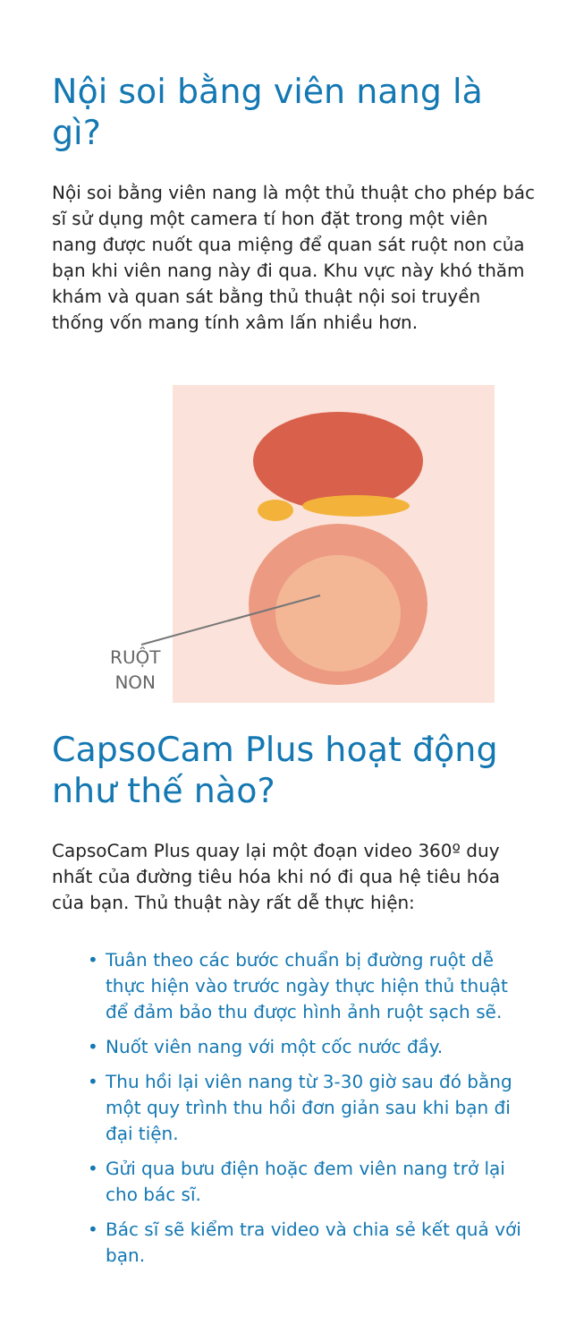Nội soi bằng viên nang là gì?
Nội soi bằng viên nang là một thủ thuật cho phép bác sĩ sử dụng một camera tí hon đặt trong một viên nang được nuốt qua miệng để quan sát ruột non của bạn khi viên nang này đi qua. Khu vực này khó thăm khám và quan sát bằng thủ thuật nội soi truyền thống vốn mang tính xâm lấn nhiều hơn.
RUỘT
NON
CapsoCam Plus hoạt động như thế nào?
CapsoCam Plus quay lại một đoạn video 360º duy nhất của đường tiêu hóa khi nó đi qua hệ tiêu hóa của bạn. Thủ thuật này rất dễ thực hiện:
• Tuân theo các bước chuẩn bị đường ruột dễ thực hiện vào trước ngày thực hiện thủ thuật để đảm bảo thu được hình ảnh ruột sạch sẽ.
• Nuốt viên nang với một cốc nước đầy.
• Thu hồi lại viên nang từ 3-30 giờ sau đó bằng một quy trình thu hồi đơn giản sau khi bạn đi đại tiện.
• Gửi qua bưu điện hoặc đem viên nang trở lại cho bác sĩ.
• Bác sĩ sẽ kiểm tra video và chia sẻ kết quả với bạn.